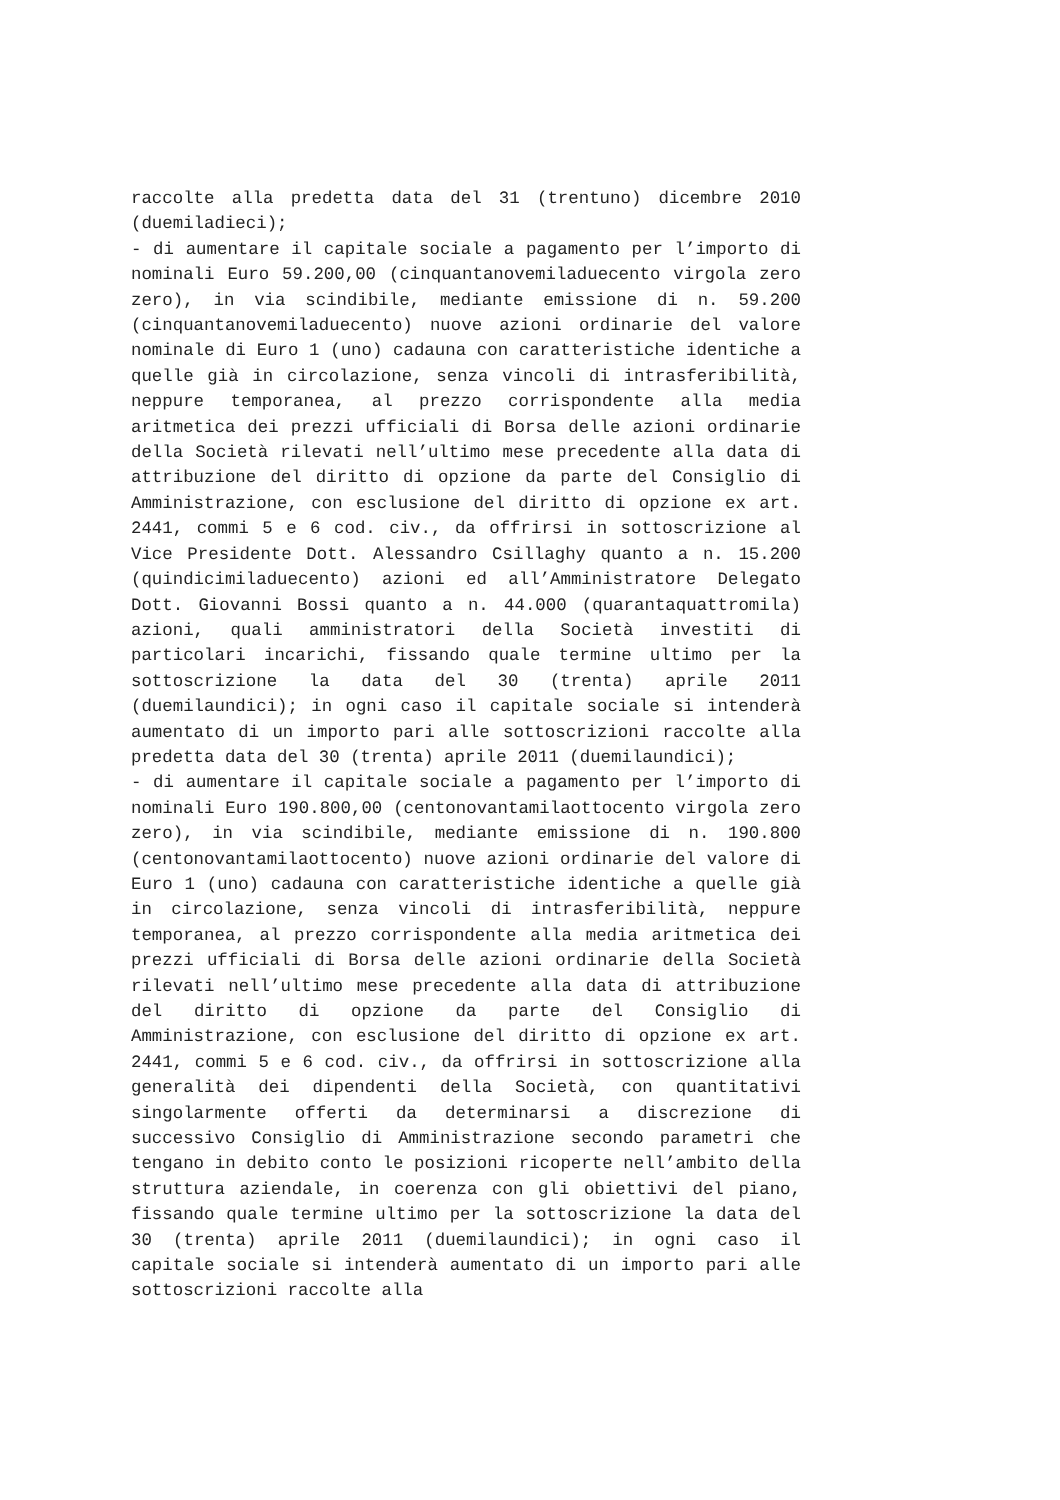raccolte alla predetta data del 31 (trentuno) dicembre 2010 (duemiladieci);
- di aumentare il capitale sociale a pagamento per l’importo di nominali Euro 59.200,00 (cinquantanovemiladuecento virgola zero zero), in via scindibile, mediante emissione di n. 59.200 (cinquantanovemiladuecento) nuove azioni ordinarie del valore nominale di Euro 1 (uno) cadauna con caratteristiche identiche a quelle già in circolazione, senza vincoli di intrasferibilità, neppure temporanea, al prezzo corrispondente alla media aritmetica dei prezzi ufficiali di Borsa delle azioni ordinarie della Società rilevati nell’ultimo mese precedente alla data di attribuzione del diritto di opzione da parte del Consiglio di Amministrazione, con esclusione del diritto di opzione ex art. 2441, commi 5 e 6 cod. civ., da offrirsi in sottoscrizione al Vice Presidente Dott. Alessandro Csillaghy quanto a n. 15.200 (quindicimiladuecento) azioni ed all’Amministratore Delegato Dott. Giovanni Bossi quanto a n. 44.000 (quarantaquattromila) azioni, quali amministratori della Società investiti di particolari incarichi, fissando quale termine ultimo per la sottoscrizione la data del 30 (trenta) aprile 2011 (duemilaundici); in ogni caso il capitale sociale si intenderà aumentato di un importo pari alle sottoscrizioni raccolte alla predetta data del 30 (trenta) aprile 2011 (duemilaundici);
- di aumentare il capitale sociale a pagamento per l’importo di nominali Euro 190.800,00 (centonovantamilaottocento virgola zero zero), in via scindibile, mediante emissione di n. 190.800 (centonovantamilaottocento) nuove azioni ordinarie del valore di Euro 1 (uno) cadauna con caratteristiche identiche a quelle già in circolazione, senza vincoli di intrasferibilità, neppure temporanea, al prezzo corrispondente alla media aritmetica dei prezzi ufficiali di Borsa delle azioni ordinarie della Società rilevati nell’ultimo mese precedente alla data di attribuzione del diritto di opzione da parte del Consiglio di Amministrazione, con esclusione del diritto di opzione ex art. 2441, commi 5 e 6 cod. civ., da offrirsi in sottoscrizione alla generalità dei dipendenti della Società, con quantitativi singolarmente offerti da determinarsi a discrezione di successivo Consiglio di Amministrazione secondo parametri che tengano in debito conto le posizioni ricoperte nell’ambito della struttura aziendale, in coerenza con gli obiettivi del piano, fissando quale termine ultimo per la sottoscrizione la data del 30 (trenta) aprile 2011 (duemilaundici); in ogni caso il capitale sociale si intenderà aumentato di un importo pari alle sottoscrizioni raccolte alla